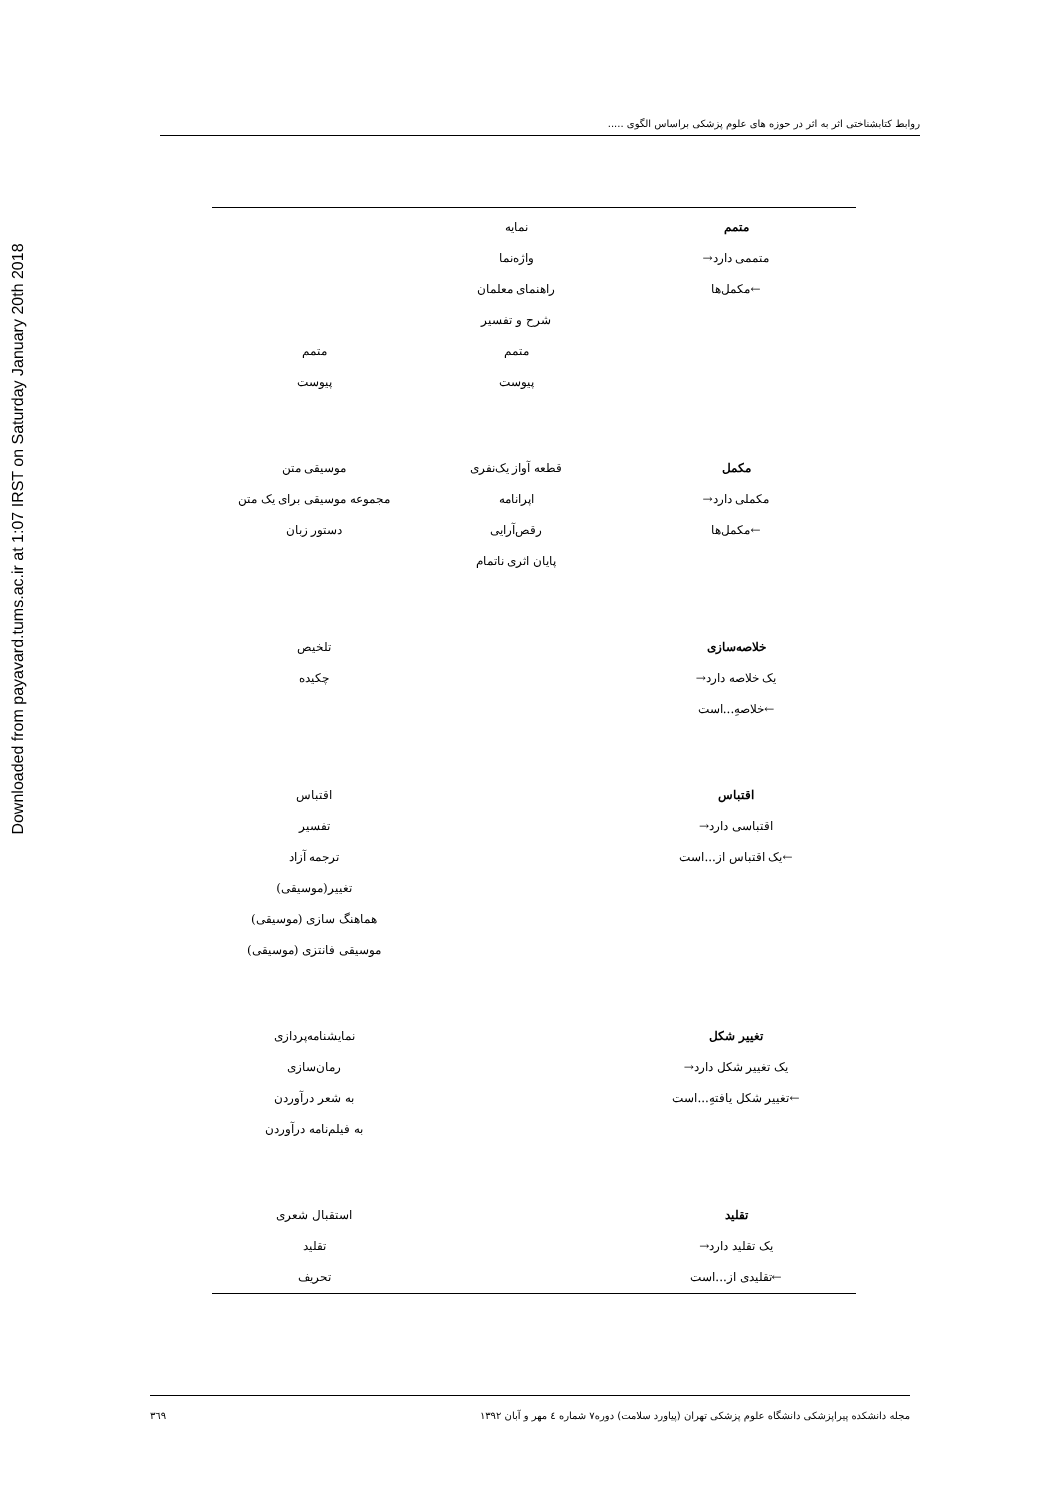Downloaded from payavard.tums.ac.ir at 1:07 IRST on Saturday January 20th 2018
روابط کتابشناختی اثر به اثر در حوزه های علوم پزشکی براساس الگوی .....
| متمم متممی دارد→ ←مکمل‌ها | نمایه واژه‌نما راهنمای معلمان شرح و تفسیر متمم پیوست | متمم پیوست |
| مکمل مکملی دارد→ ←مکمل‌ها | قطعه آواز یک‌نفری اپرانامه رقص‌آرایی پایان اثری ناتمام | موسیقی متن مجموعه موسیقی برای یک متن دستور زبان |
| خلاصه‌سازی یک خلاصه دارد→ ←خلاصهِ...است | | تلخیص چکیده |
| اقتباس اقتباسی دارد→ ←یک اقتباس از...است | | اقتباس تفسیر ترجمه آزاد تغییر(موسیقی) هماهنگ سازی (موسیقی) موسیقی فانتزی (موسیقی) |
| تغییر شکل یک تغییر شکل دارد→ ←تغییر شکل یافتهِ...است | | نمایشنامه‌پردازی رمان‌سازی به شعر درآوردن به فیلم‌نامه درآوردن |
| تقلید یک تقلید دارد→ ←تقلیدی از...است | | استقبال شعری تقلید تحریف |
مجله دانشکده پیراپزشکی دانشگاه علوم پزشکی تهران (پیاورد سلامت) دوره۷ شماره ٤ مهر و آبان ١٣٩٢ ٣٦٩